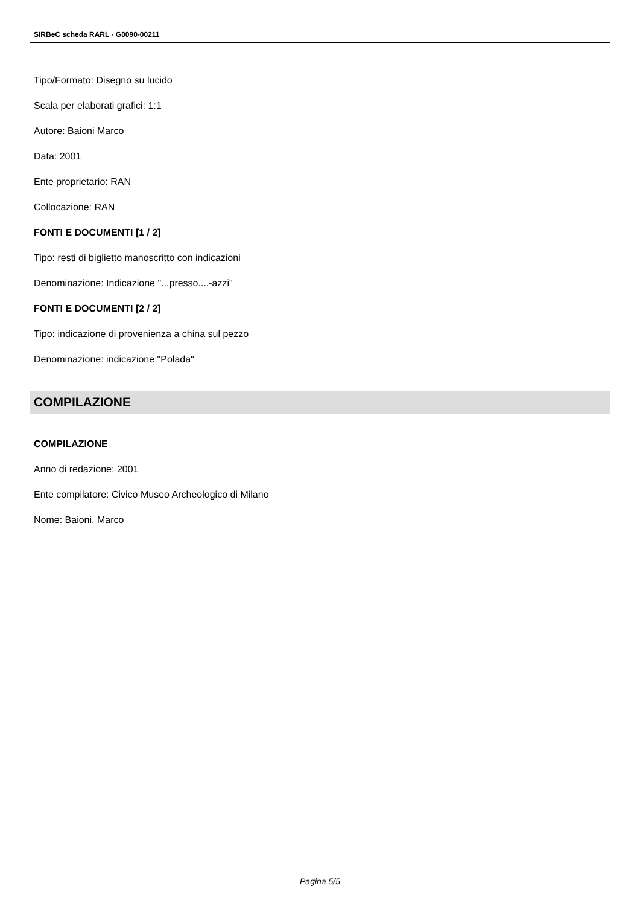SIRBeC scheda RARL - G0090-00211
Tipo/Formato: Disegno su lucido
Scala per elaborati grafici: 1:1
Autore: Baioni Marco
Data: 2001
Ente proprietario: RAN
Collocazione: RAN
FONTI E DOCUMENTI [1 / 2]
Tipo: resti di biglietto manoscritto con indicazioni
Denominazione: Indicazione "...presso....-azzi"
FONTI E DOCUMENTI [2 / 2]
Tipo: indicazione di provenienza a china sul pezzo
Denominazione: indicazione "Polada"
COMPILAZIONE
COMPILAZIONE
Anno di redazione: 2001
Ente compilatore: Civico Museo Archeologico di Milano
Nome: Baioni, Marco
Pagina 5/5